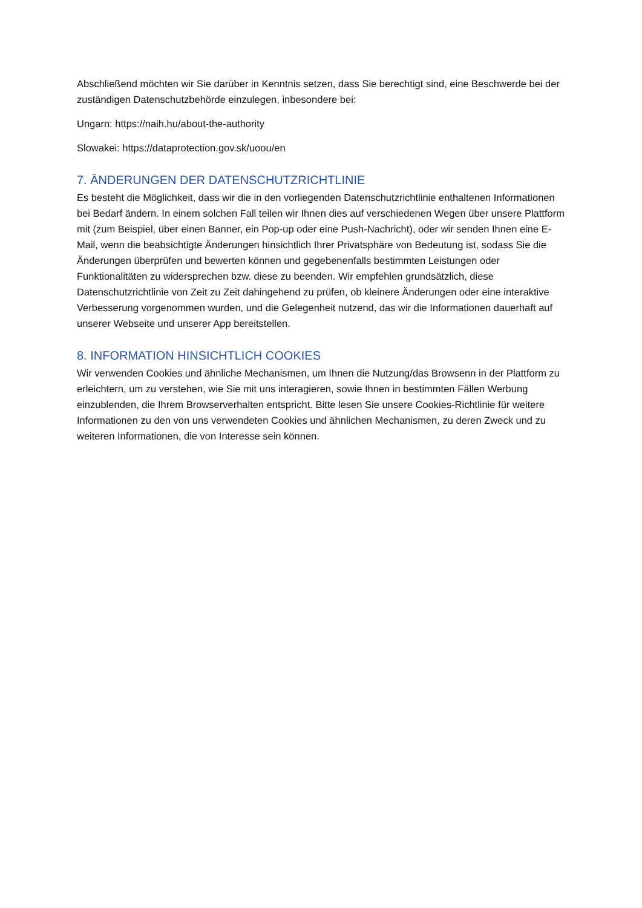Abschließend möchten wir Sie darüber in Kenntnis setzen, dass Sie berechtigt sind, eine Beschwerde bei der zuständigen Datenschutzbehörde einzulegen, inbesondere bei:
Ungarn: https://naih.hu/about-the-authority
Slowakei: https://dataprotection.gov.sk/uoou/en
7. ÄNDERUNGEN DER DATENSCHUTZRICHTLINIE
Es besteht die Möglichkeit, dass wir die in den vorliegenden Datenschutzrichtlinie enthaltenen Informationen bei Bedarf ändern. In einem solchen Fall teilen wir Ihnen dies auf verschiedenen Wegen über unsere Plattform mit (zum Beispiel, über einen Banner, ein Pop-up oder eine Push-Nachricht), oder wir senden Ihnen eine E-Mail, wenn die beabsichtigte Änderungen hinsichtlich Ihrer Privatsphäre von Bedeutung ist, sodass Sie die Änderungen überprüfen und bewerten können und gegebenenfalls bestimmten Leistungen oder Funktionalitäten zu widersprechen bzw. diese zu beenden. Wir empfehlen grundsätzlich, diese Datenschutzrichtlinie von Zeit zu Zeit dahingehend zu prüfen, ob kleinere Änderungen oder eine interaktive Verbesserung vorgenommen wurden, und die Gelegenheit nutzend, das wir die Informationen dauerhaft auf unserer Webseite und unserer App bereitstellen.
8. INFORMATION HINSICHTLICH COOKIES
Wir verwenden Cookies und ähnliche Mechanismen, um Ihnen die Nutzung/das Browsenn in der Plattform zu erleichtern, um zu verstehen, wie Sie mit uns interagieren, sowie Ihnen in bestimmten Fällen Werbung einzublenden, die Ihrem Browserverhalten entspricht. Bitte lesen Sie unsere Cookies-Richtlinie für weitere Informationen zu den von uns verwendeten Cookies und ähnlichen Mechanismen, zu deren Zweck und zu weiteren Informationen, die von Interesse sein können.